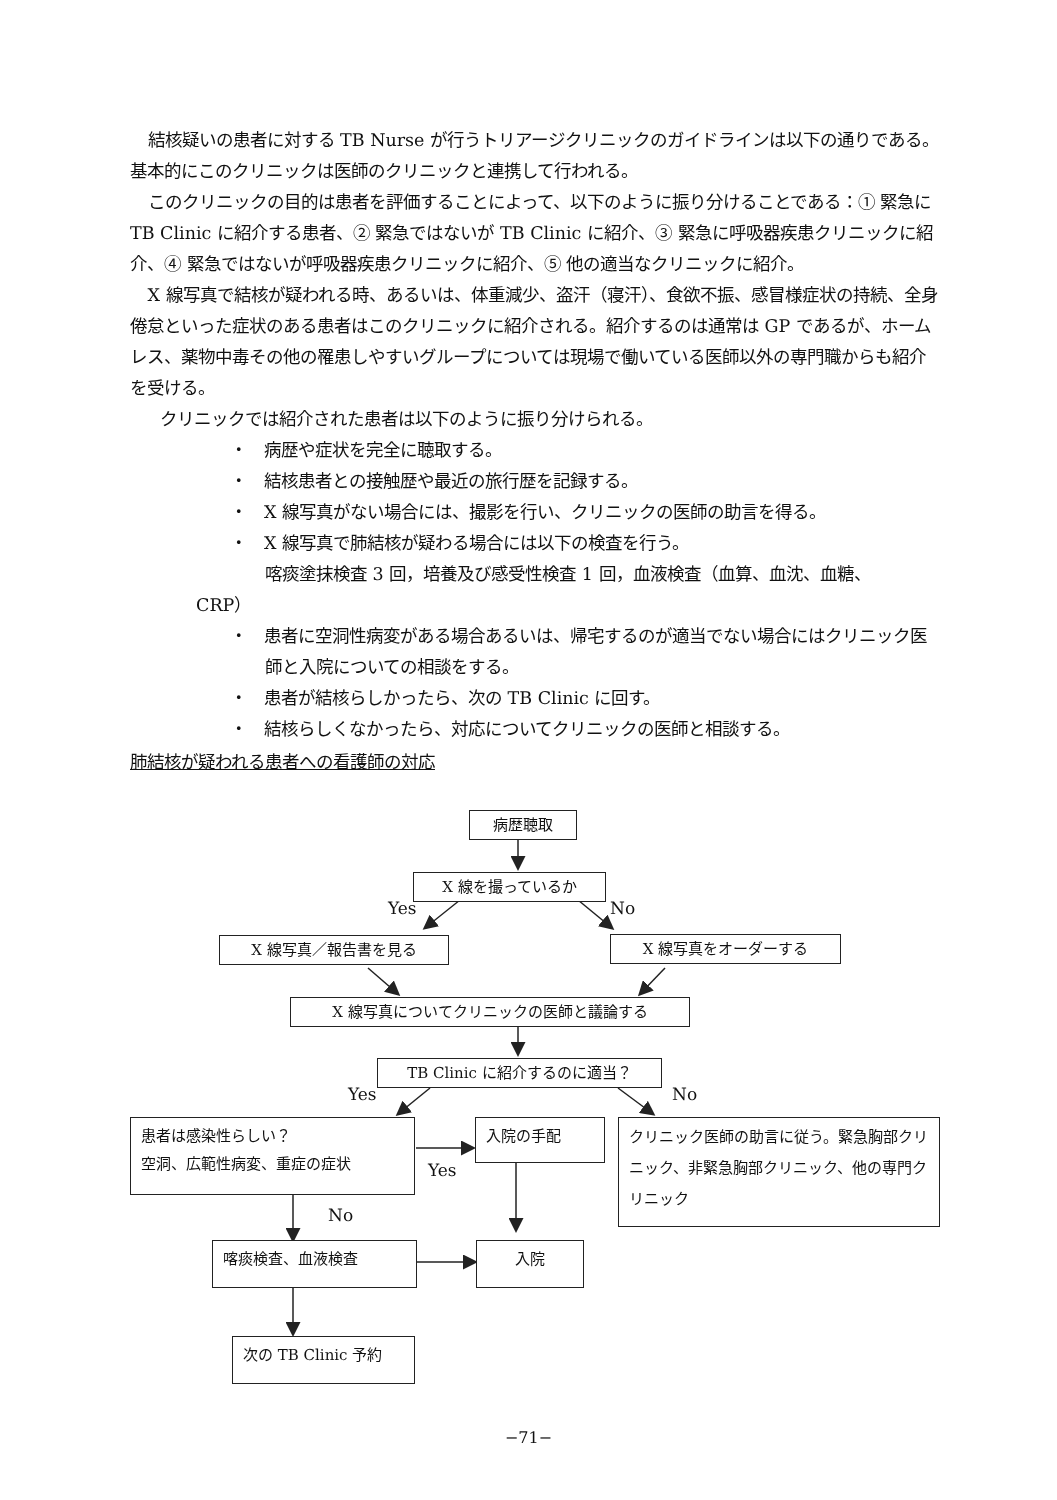結核疑いの患者に対する TB Nurse が行うトリアージクリニックのガイドラインは以下の通りである。基本的にこのクリニックは医師のクリニックと連携して行われる。
このクリニックの目的は患者を評価することによって、以下のように振り分けることである：① 緊急に TB Clinic に紹介する患者、② 緊急ではないが TB Clinic に紹介、③ 緊急に呼吸器疾患クリニックに紹介、④ 緊急ではないが呼吸器疾患クリニックに紹介、⑤ 他の適当なクリニックに紹介。
X 線写真で結核が疑われる時、あるいは、体重減少、盗汗（寝汗）、食欲不振、感冒様症状の持続、全身倦怠といった症状のある患者はこのクリニックに紹介される。紹介するのは通常は GP であるが、ホームレス、薬物中毒その他の罹患しやすいグループについては現場で働いている医師以外の専門職からも紹介を受ける。
クリニックでは紹介された患者は以下のように振り分けられる。
・　病歴や症状を完全に聴取する。
・　結核患者との接触歴や最近の旅行歴を記録する。
・　X 線写真がない場合には、撮影を行い、クリニックの医師の助言を得る。
・　X 線写真で肺結核が疑わる場合には以下の検査を行う。
喀痰塗抹検査 3 回，培養及び感受性検査 1 回，血液検査（血算、血沈、血糖、
CRP）
・　患者に空洞性病変がある場合あるいは、帰宅するのが適当でない場合にはクリニック医師と入院についての相談をする。
・　患者が結核らしかったら、次の TB Clinic に回す。
・　結核らしくなかったら、対応についてクリニックの医師と相談する。
肺結核が疑われる患者への看護師の対応
病歴聴取
X 線を撮っているか
Yes No
X 線写真／報告書を見る X 線写真をオーダーする
X 線写真についてクリニックの医師と議論する
TB Clinic に紹介するのに適当？
Yes No
患者は感染性らしい？
空洞、広範性病変、重症の症状
入院の手配
Yes
クリニック医師の助言に従う。緊急胸部クリニック、非緊急胸部クリニック、他の専門クリニック
No
喀痰検査、血液検査 入院
次の TB Clinic 予約
−71−